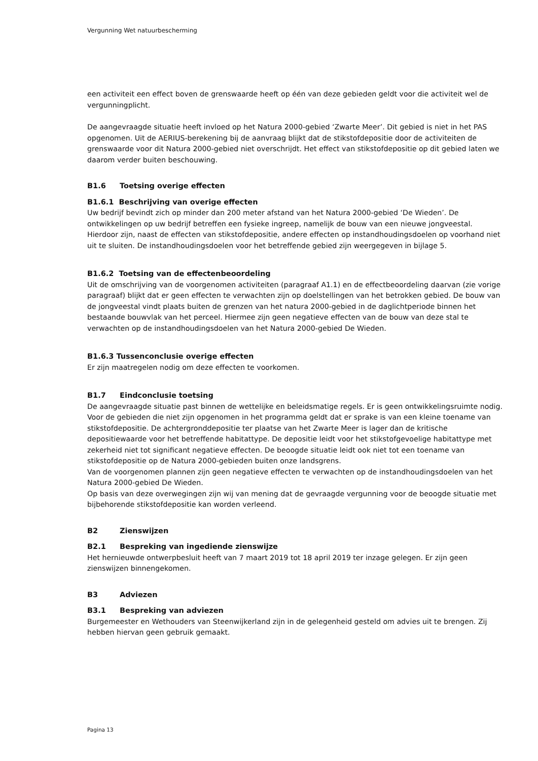Vergunning Wet natuurbescherming
een activiteit een effect boven de grenswaarde heeft op één van deze gebieden geldt voor die activiteit wel de vergunningplicht.
De aangevraagde situatie heeft invloed op het Natura 2000-gebied ‘Zwarte Meer’. Dit gebied is niet in het PAS opgenomen. Uit de AERIUS-berekening bij de aanvraag blijkt dat de stikstofdepositie door de activiteiten de grenswaarde voor dit Natura 2000-gebied niet overschrijdt. Het effect van stikstofdepositie op dit gebied laten we daarom verder buiten beschouwing.
B1.6 Toetsing overige effecten
B1.6.1 Beschrijving van overige effecten
Uw bedrijf bevindt zich op minder dan 200 meter afstand van het Natura 2000-gebied ‘De Wieden’. De ontwikkelingen op uw bedrijf betreffen een fysieke ingreep, namelijk de bouw van een nieuwe jongveestal. Hierdoor zijn, naast de effecten van stikstofdepositie, andere effecten op instandhoudingsdoelen op voorhand niet uit te sluiten. De instandhoudingsdoelen voor het betreffende gebied zijn weergegeven in bijlage 5.
B1.6.2 Toetsing van de effectenbeoordeling
Uit de omschrijving van de voorgenomen activiteiten (paragraaf A1.1) en de effectbeoordeling daarvan (zie vorige paragraaf) blijkt dat er geen effecten te verwachten zijn op doelstellingen van het betrokken gebied. De bouw van de jongveestal vindt plaats buiten de grenzen van het natura 2000-gebied in de daglichtperiode binnen het bestaande bouwvlak van het perceel. Hiermee zijn geen negatieve effecten van de bouw van deze stal te verwachten op de instandhoudingsdoelen van het Natura 2000-gebied De Wieden.
B1.6.3 Tussenconclusie overige effecten
Er zijn maatregelen nodig om deze effecten te voorkomen.
B1.7 Eindconclusie toetsing
De aangevraagde situatie past binnen de wettelijke en beleidsmatige regels. Er is geen ontwikkelingsruimte nodig. Voor de gebieden die niet zijn opgenomen in het programma geldt dat er sprake is van een kleine toename van stikstofdepositie. De achtergronddepositie ter plaatse van het Zwarte Meer is lager dan de kritische depositiewaarde voor het betreffende habitattype. De depositie leidt voor het stikstofgevoelige habitattype met zekerheid niet tot significant negatieve effecten. De beoogde situatie leidt ook niet tot een toename van stikstofdepositie op de Natura 2000-gebieden buiten onze landsgrens.
Van de voorgenomen plannen zijn geen negatieve effecten te verwachten op de instandhoudingsdoelen van het Natura 2000-gebied De Wieden.
Op basis van deze overwegingen zijn wij van mening dat de gevraagde vergunning voor de beoogde situatie met bijbehorende stikstofdepositie kan worden verleend.
B2 Zienswijzen
B2.1 Bespreking van ingediende zienswijze
Het hernieuwde ontwerpbesluit heeft van 7 maart 2019 tot 18 april 2019 ter inzage gelegen. Er zijn geen zienswijzen binnengekomen.
B3 Adviezen
B3.1 Bespreking van adviezen
Burgemeester en Wethouders van Steenwijkerland zijn in de gelegenheid gesteld om advies uit te brengen. Zij hebben hiervan geen gebruik gemaakt.
Pagina 13